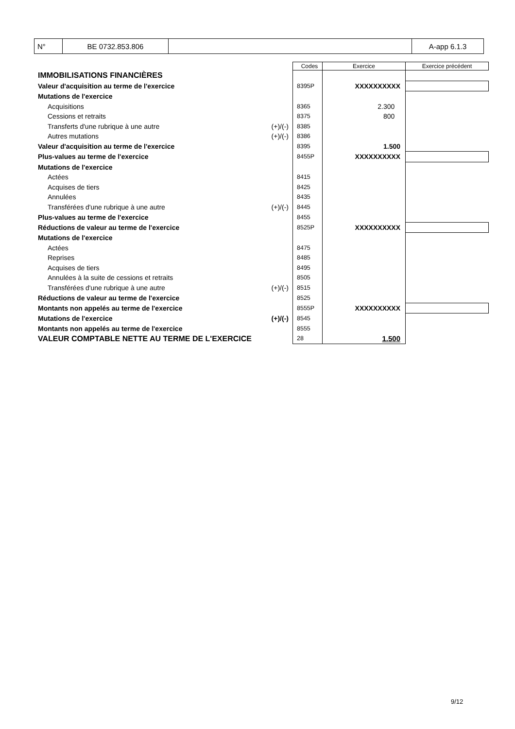| N° | BE 0732.853.806 | | A-app 6.1.3 |
| | | Codes | Exercice | Exercice précédent |
| IMMOBILISATIONS FINANCIÈRES | | | | |
| Valeur d'acquisition au terme de l'exercice | | 8395P | XXXXXXXXXX | |
| Mutations de l'exercice | | | | |
| Acquisitions | | 8365 | 2.300 | |
| Cessions et retraits | | 8375 | 800 | |
| Transferts d'une rubrique à une autre | (+)/(-) | 8385 | | |
| Autres mutations | (+)/(-) | 8386 | | |
| Valeur d'acquisition au terme de l'exercice | | 8395 | 1.500 | |
| Plus-values au terme de l'exercice | | 8455P | XXXXXXXXXX | |
| Mutations de l'exercice | | | | |
| Actées | | 8415 | | |
| Acquises de tiers | | 8425 | | |
| Annulées | | 8435 | | |
| Transférées d'une rubrique à une autre | (+)/(-) | 8445 | | |
| Plus-values au terme de l'exercice | | 8455 | | |
| Réductions de valeur au terme de l'exercice | | 8525P | XXXXXXXXXX | |
| Mutations de l'exercice | | | | |
| Actées | | 8475 | | |
| Reprises | | 8485 | | |
| Acquises de tiers | | 8495 | | |
| Annulées à la suite de cessions et retraits | | 8505 | | |
| Transférées d'une rubrique à une autre | (+)/(-) | 8515 | | |
| Réductions de valeur au terme de l'exercice | | 8525 | | |
| Montants non appelés au terme de l'exercice | | 8555P | XXXXXXXXXX | |
| Mutations de l'exercice | (+)/(-) | 8545 | | |
| Montants non appelés au terme de l'exercice | | 8555 | | |
| VALEUR COMPTABLE NETTE AU TERME DE L'EXERCICE | | 28 | 1.500 | |
9/12